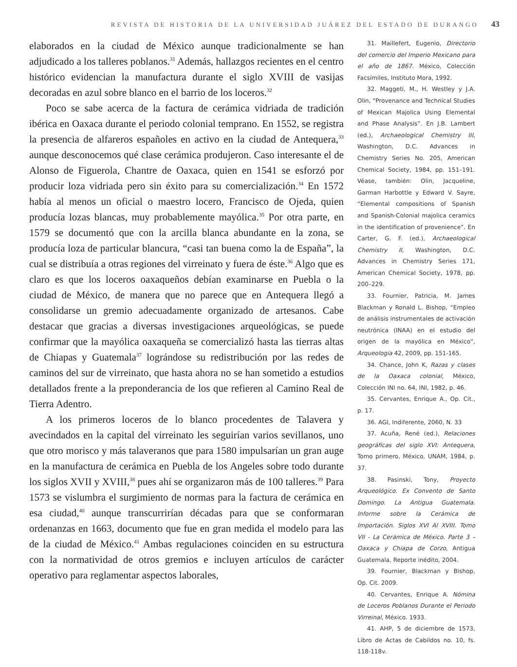REVISTA DE HISTORIA DE LA UNIVERSIDAD JUÁREZ DEL ESTADO DE DURANGO 43
elaborados en la ciudad de México aunque tradicionalmente se han adjudicado a los talleres poblanos.<sup>31</sup> Además, hallazgos recientes en el centro histórico evidencian la manufactura durante el siglo XVIII de vasijas decoradas en azul sobre blanco en el barrio de los loceros.<sup>32</sup>
Poco se sabe acerca de la factura de cerámica vidriada de tradición ibérica en Oaxaca durante el periodo colonial temprano. En 1552, se registra la presencia de alfareros españoles en activo en la ciudad de Antequera,<sup>33</sup> aunque desconocemos qué clase cerámica produjeron. Caso interesante el de Alonso de Figuerola, Chantre de Oaxaca, quien en 1541 se esforzó por producir loza vidriada pero sin éxito para su comercialización.<sup>34</sup> En 1572 había al menos un oficial o maestro locero, Francisco de Ojeda, quien producía lozas blancas, muy probablemente mayólica.<sup>35</sup> Por otra parte, en 1579 se documentó que con la arcilla blanca abundante en la zona, se producía loza de particular blancura, “casi tan buena como la de España”, la cual se distribuía a otras regiones del virreinato y fuera de éste.<sup>36</sup> Algo que es claro es que los loceros oaxaqueños debían examinarse en Puebla o la ciudad de México, de manera que no parece que en Antequera llegó a consolidarse un gremio adecuadamente organizado de artesanos. Cabe destacar que gracias a diversas investigaciones arqueológicas, se puede confirmar que la mayólica oaxaqueña se comercializó hasta las tierras altas de Chiapas y Guatemala<sup>37</sup> lográndose su redistribución por las redes de caminos del sur de virreinato, que hasta ahora no se han sometido a estudios detallados frente a la preponderancia de los que refieren al Camino Real de Tierra Adentro.
A los primeros loceros de lo blanco procedentes de Talavera y avecindados en la capital del virreinato les seguirían varios sevillanos, uno que otro morisco y más talaveranos que para 1580 impulsarían un gran auge en la manufactura de cerámica en Puebla de los Angeles sobre todo durante los siglos XVII y XVIII,<sup>38</sup> pues ahí se organizaron más de 100 talleres.<sup>39</sup> Para 1573 se vislumbra el surgimiento de normas para la factura de cerámica en esa ciudad,<sup>40</sup> aunque transcurrirían décadas para que se conformaran ordenanzas en 1663, documento que fue en gran medida el modelo para las de la ciudad de México.<sup>41</sup> Ambas regulaciones coinciden en su estructura con la normatividad de otros gremios e incluyen artículos de carácter operativo para reglamentar aspectos laborales,
31. Maillefert, Eugenio, Directorio del comercio del Imperio Mexicano para el año de 1867. México, Colección Facsímiles, Instituto Mora, 1992.
32. Maggeti, M., H. Westley y J.A. Olin, “Provenance and Technical Studies of Mexican Majolica Using Elemental and Phase Analysis”. En J.B. Lambert (ed.), Archaeological Chemistry III, Washington, D.C. Advances in Chemistry Series No. 205, American Chemical Society, 1984, pp. 151–191. Véase, también: Olin, Jacqueline, Garman Harbottle y Edward V. Sayre, “Elemental compositions of Spanish and Spanish-Colonial majolica ceramics in the identification of provenience”. En Carter, G. F. (ed.), Archaeological Chemistry II, Washington, D.C. Advances in Chemistry Series 171, American Chemical Society, 1978, pp. 200–229.
33. Fournier, Patricia, M. James Blackman y Ronald L. Bishop, “Empleo de análisis instrumentales de activación neutrónica (INAA) en el estudio del origen de la mayólica en México”, Arqueología 42, 2009, pp. 151-165.
34. Chance, John K, Razas y clases de la Oaxaca colonial, México, Colección INI no. 64, INI, 1982, p. 46.
35. Cervantes, Enrique A., Op. Cit., p. 17.
36. AGI, Indiferente, 2060, N. 33
37. Acuña, René (ed.), Relaciones geográficas del siglo XVI: Antequera, Tomo primero, México, UNAM, 1984, p. 37.
38. Pasinski, Tony, Proyecto Arqueológico. Ex Convento de Santo Domingo. La Antigua Guatemala. Informe sobre la Cerámica de Importación. Siglos XVI Al XVIII. Tomo VII - La Cerámica de México. Parte 3 – Oaxaca y Chiapa de Corzo, Antigua Guatemala, Reporte inédito, 2004.
39. Fournier, Blackman y Bishop, Op. Cit. 2009.
40. Cervantes, Enrique A. Nómina de Loceros Poblanos Durante el Periodo Virreinal, México. 1933.
41. AHP, 5 de diciembre de 1573, Libro de Actas de Cabildos no. 10, fs. 118-118v.